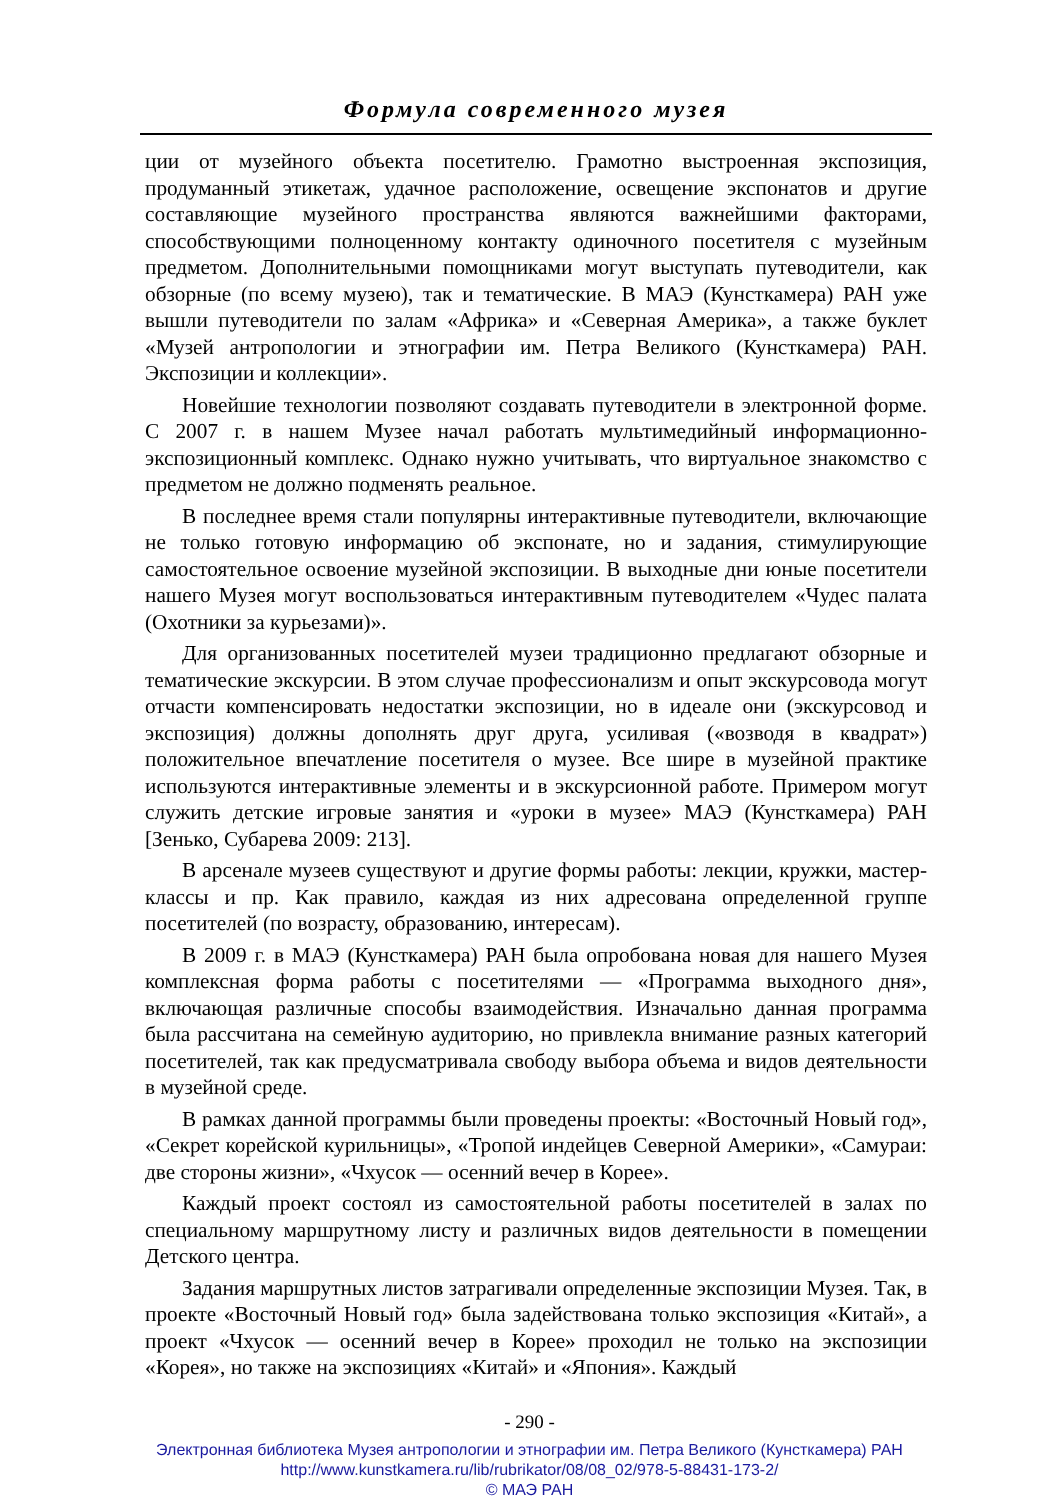Формула современного музея
ции от музейного объекта посетителю. Грамотно выстроенная экспозиция, продуманный этикетаж, удачное расположение, освещение экспонатов и другие составляющие музейного пространства являются важнейшими факторами, способствующими полноценному контакту одиночного посетителя с музейным предметом. Дополнительными помощниками могут выступать путеводители, как обзорные (по всему музею), так и тематические. В МАЭ (Кунсткамера) РАН уже вышли путеводители по залам «Африка» и «Северная Америка», а также буклет «Музей антропологии и этнографии им. Петра Великого (Кунсткамера) РАН. Экспозиции и коллекции».
Новейшие технологии позволяют создавать путеводители в электронной форме. С 2007 г. в нашем Музее начал работать мультимедийный информационно-экспозиционный комплекс. Однако нужно учитывать, что виртуальное знакомство с предметом не должно подменять реальное.
В последнее время стали популярны интерактивные путеводители, включающие не только готовую информацию об экспонате, но и задания, стимулирующие самостоятельное освоение музейной экспозиции. В выходные дни юные посетители нашего Музея могут воспользоваться интерактивным путеводителем «Чудес палата (Охотники за курьезами)».
Для организованных посетителей музеи традиционно предлагают обзорные и тематические экскурсии. В этом случае профессионализм и опыт экскурсовода могут отчасти компенсировать недостатки экспозиции, но в идеале они (экскурсовод и экспозиция) должны дополнять друг друга, усиливая («возводя в квадрат») положительное впечатление посетителя о музее. Все шире в музейной практике используются интерактивные элементы и в экскурсионной работе. Примером могут служить детские игровые занятия и «уроки в музее» МАЭ (Кунсткамера) РАН [Зенько, Субарева 2009: 213].
В арсенале музеев существуют и другие формы работы: лекции, кружки, мастер-классы и пр. Как правило, каждая из них адресована определенной группе посетителей (по возрасту, образованию, интересам).
В 2009 г. в МАЭ (Кунсткамера) РАН была опробована новая для нашего Музея комплексная форма работы с посетителями — «Программа выходного дня», включающая различные способы взаимодействия. Изначально данная программа была рассчитана на семейную аудиторию, но привлекла внимание разных категорий посетителей, так как предусматривала свободу выбора объема и видов деятельности в музейной среде.
В рамках данной программы были проведены проекты: «Восточный Новый год», «Секрет корейской курильницы», «Тропой индейцев Северной Америки», «Самураи: две стороны жизни», «Чхусок — осенний вечер в Корее».
Каждый проект состоял из самостоятельной работы посетителей в залах по специальному маршрутному листу и различных видов деятельности в помещении Детского центра.
Задания маршрутных листов затрагивали определенные экспозиции Музея. Так, в проекте «Восточный Новый год» была задействована только экспозиция «Китай», а проект «Чхусок — осенний вечер в Корее» проходил не только на экспозиции «Корея», но также на экспозициях «Китай» и «Япония». Каждый
- 290 -
Электронная библиотека Музея антропологии и этнографии им. Петра Великого (Кунсткамера) РАН
http://www.kunstkamera.ru/lib/rubrikator/08/08_02/978-5-88431-173-2/
© МАЭ РАН